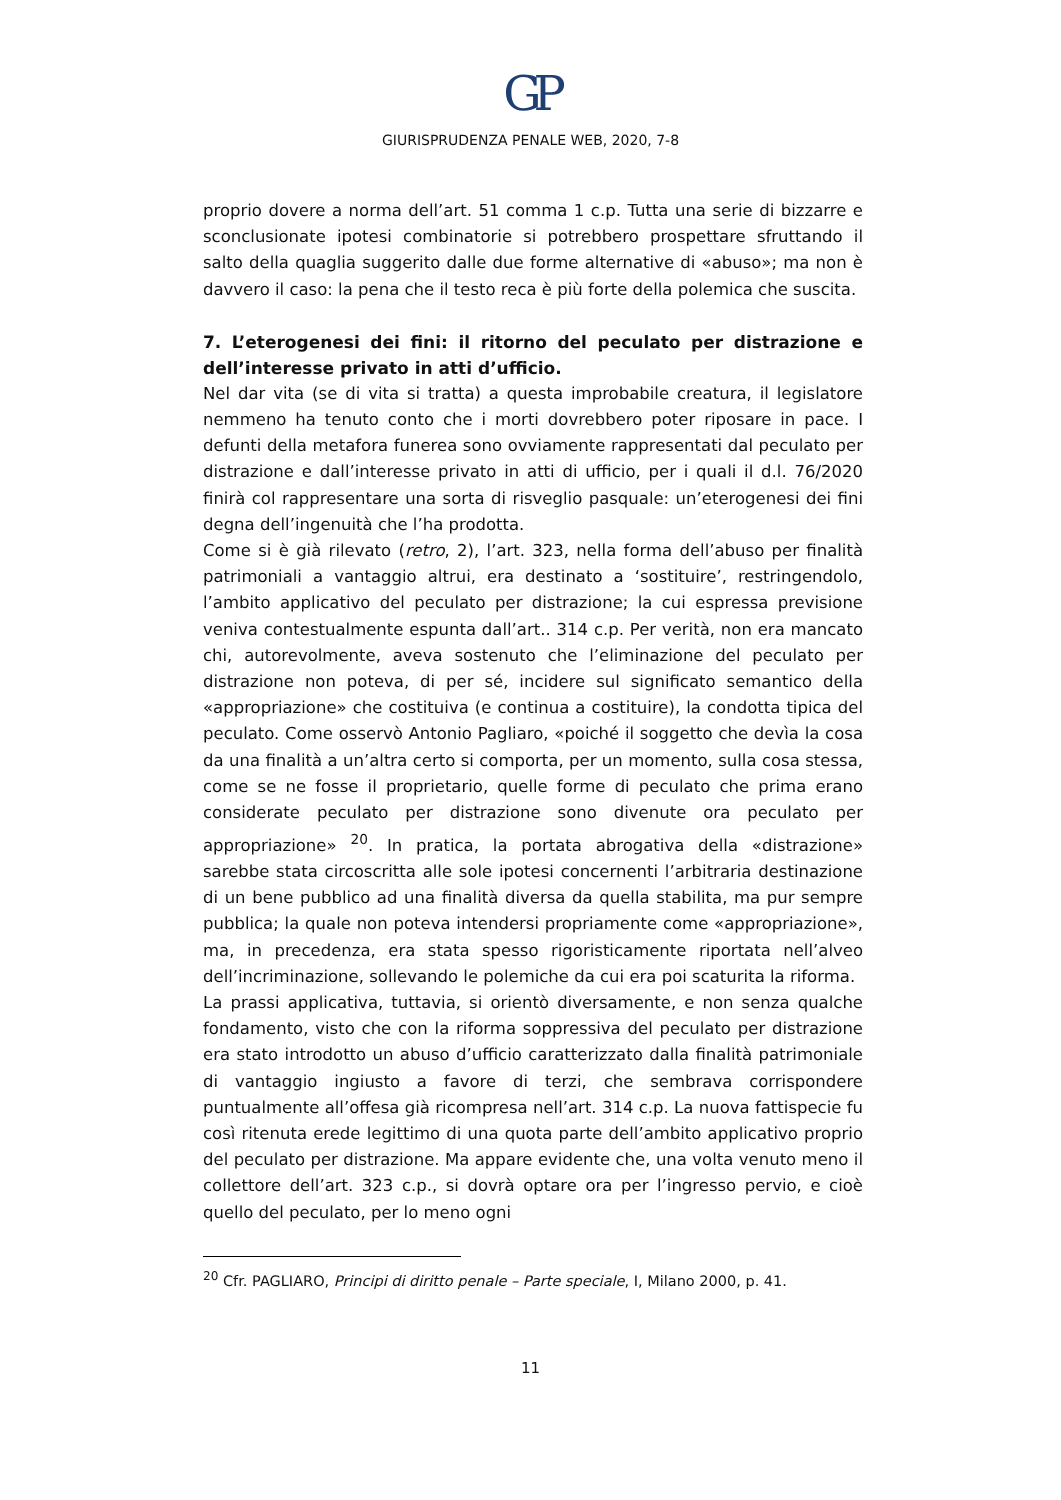GP
GIURISPRUDENZA PENALE WEB, 2020, 7-8
proprio dovere a norma dell’art. 51 comma 1 c.p. Tutta una serie di bizzarre e sconclusionate ipotesi combinatorie si potrebbero prospettare sfruttando il salto della quaglia suggerito dalle due forme alternative di «abuso»; ma non è davvero il caso: la pena che il testo reca è più forte della polemica che suscita.
7. L’eterogenesi dei fini: il ritorno del peculato per distrazione e dell’interesse privato in atti d’ufficio.
Nel dar vita (se di vita si tratta) a questa improbabile creatura, il legislatore nemmeno ha tenuto conto che i morti dovrebbero poter riposare in pace. I defunti della metafora funerea sono ovviamente rappresentati dal peculato per distrazione e dall’interesse privato in atti di ufficio, per i quali il d.l. 76/2020 finirà col rappresentare una sorta di risveglio pasquale: un’eterogenesi dei fini degna dell’ingenuità che l’ha prodotta.
Come si è già rilevato (retro, 2), l’art. 323, nella forma dell’abuso per finalità patrimoniali a vantaggio altrui, era destinato a ‘sostituire’, restringendolo, l’ambito applicativo del peculato per distrazione; la cui espressa previsione veniva contestualmente espunta dall’art.. 314 c.p. Per verità, non era mancato chi, autorevolmente, aveva sostenuto che l’eliminazione del peculato per distrazione non poteva, di per sé, incidere sul significato semantico della «appropriazione» che costituiva (e continua a costituire), la condotta tipica del peculato. Come osservò Antonio Pagliaro, «poiché il soggetto che devìa la cosa da una finalità a un’altra certo si comporta, per un momento, sulla cosa stessa, come se ne fosse il proprietario, quelle forme di peculato che prima erano considerate peculato per distrazione sono divenute ora peculato per appropriazione» <sup>20</sup>. In pratica, la portata abrogativa della «distrazione» sarebbe stata circoscritta alle sole ipotesi concernenti l’arbitraria destinazione di un bene pubblico ad una finalità diversa da quella stabilita, ma pur sempre pubblica; la quale non poteva intendersi propriamente come «appropriazione», ma, in precedenza, era stata spesso rigoristicamente riportata nell’alveo dell’incriminazione, sollevando le polemiche da cui era poi scaturita la riforma.
La prassi applicativa, tuttavia, si orientò diversamente, e non senza qualche fondamento, visto che con la riforma soppressiva del peculato per distrazione era stato introdotto un abuso d’ufficio caratterizzato dalla finalità patrimoniale di vantaggio ingiusto a favore di terzi, che sembrava corrispondere puntualmente all’offesa già ricompresa nell’art. 314 c.p. La nuova fattispecie fu così ritenuta erede legittimo di una quota parte dell’ambito applicativo proprio del peculato per distrazione. Ma appare evidente che, una volta venuto meno il collettore dell’art. 323 c.p., si dovrà optare ora per l’ingresso pervio, e cioè quello del peculato, per lo meno ogni
<sup>20</sup> Cfr. PAGLIARO, Principi di diritto penale – Parte speciale, I, Milano 2000, p. 41.
11